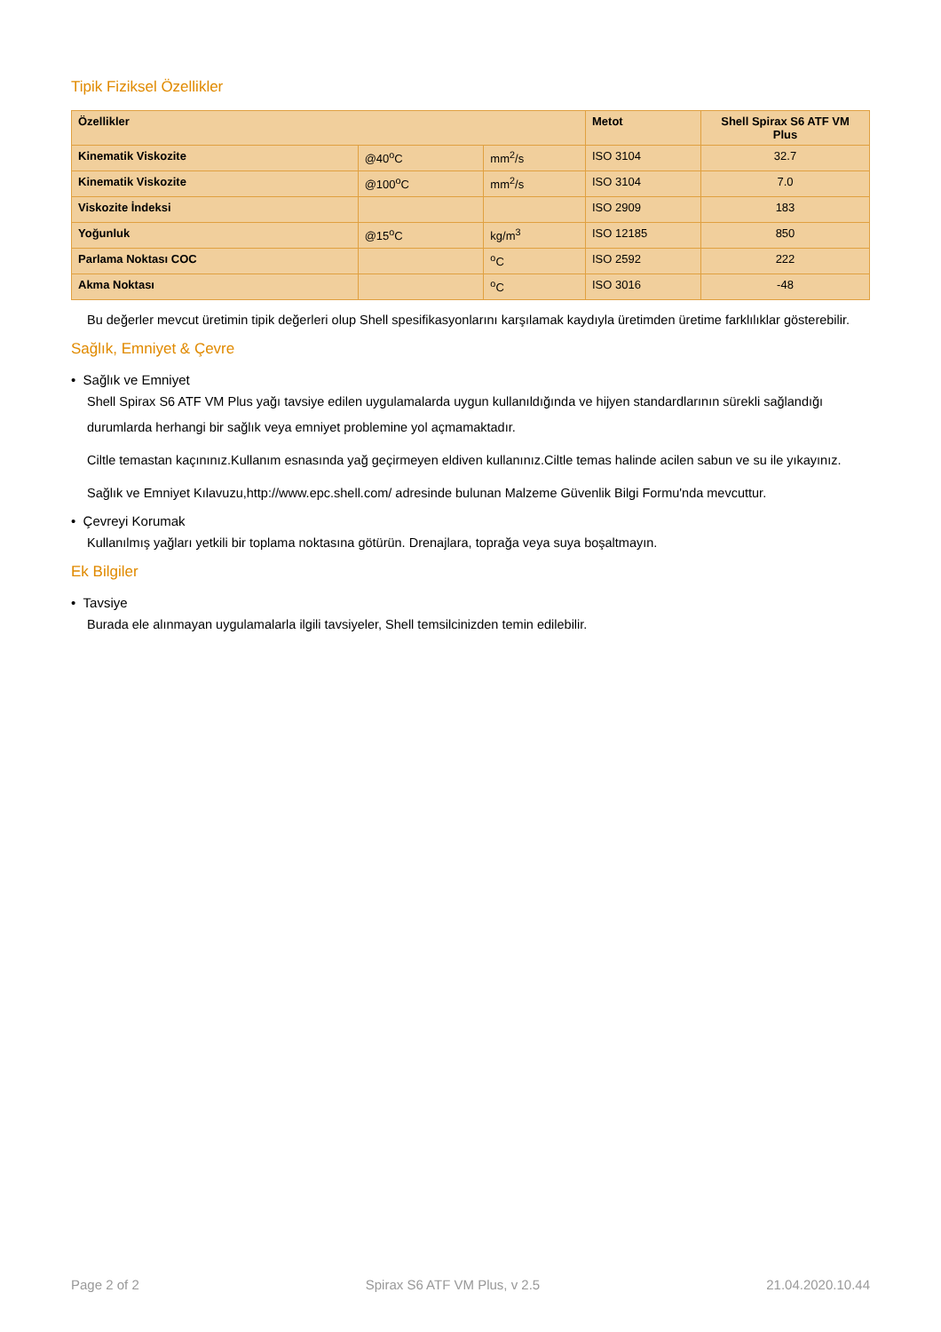Tipik Fiziksel Özellikler
| Özellikler | | | Metot | Shell Spirax S6 ATF VM Plus |
| --- | --- | --- | --- | --- |
| Kinematik Viskozite | @40<sup>o</sup>C | mm<sup>2</sup>/s | ISO 3104 | 32.7 |
| Kinematik Viskozite | @100<sup>o</sup>C | mm<sup>2</sup>/s | ISO 3104 | 7.0 |
| Viskozite İndeksi | | | ISO 2909 | 183 |
| Yoğunluk | @15<sup>o</sup>C | kg/m<sup>3</sup> | ISO 12185 | 850 |
| Parlama Noktası COC | | <sup>o</sup> C | ISO 2592 | 222 |
| Akma Noktası | | <sup>o</sup> C | ISO 3016 | -48 |
Bu değerler mevcut üretimin tipik değerleri olup Shell spesifikasyonlarını karşılamak kaydıyla üretimden üretime farklılıklar gösterebilir.
Sağlık, Emniyet & Çevre
• Sağlık ve Emniyet
Shell Spirax S6 ATF VM Plus yağı tavsiye edilen uygulamalarda uygun kullanıldığında ve hijyen standardlarının sürekli sağlandığı durumlarda herhangi bir sağlık veya emniyet problemine yol açmamaktadır.
Ciltle temastan kaçınınız.Kullanım esnasında yağ geçirmeyen eldiven kullanınız.Ciltle temas halinde acilen sabun ve su ile yıkayınız.
Sağlık ve Emniyet Kılavuzu,http://www.epc.shell.com/ adresinde bulunan Malzeme Güvenlik Bilgi Formu'nda mevcuttur.
• Çevreyi Korumak
Kullanılmış yağları yetkili bir toplama noktasına götürün. Drenajlara, toprağa veya suya boşaltmayın.
Ek Bilgiler
• Tavsiye
Burada ele alınmayan uygulamalarla ilgili tavsiyeler, Shell temsilcinizden temin edilebilir.
Page 2 of 2 Spirax S6 ATF VM Plus, v 2.5 21.04.2020.10.44